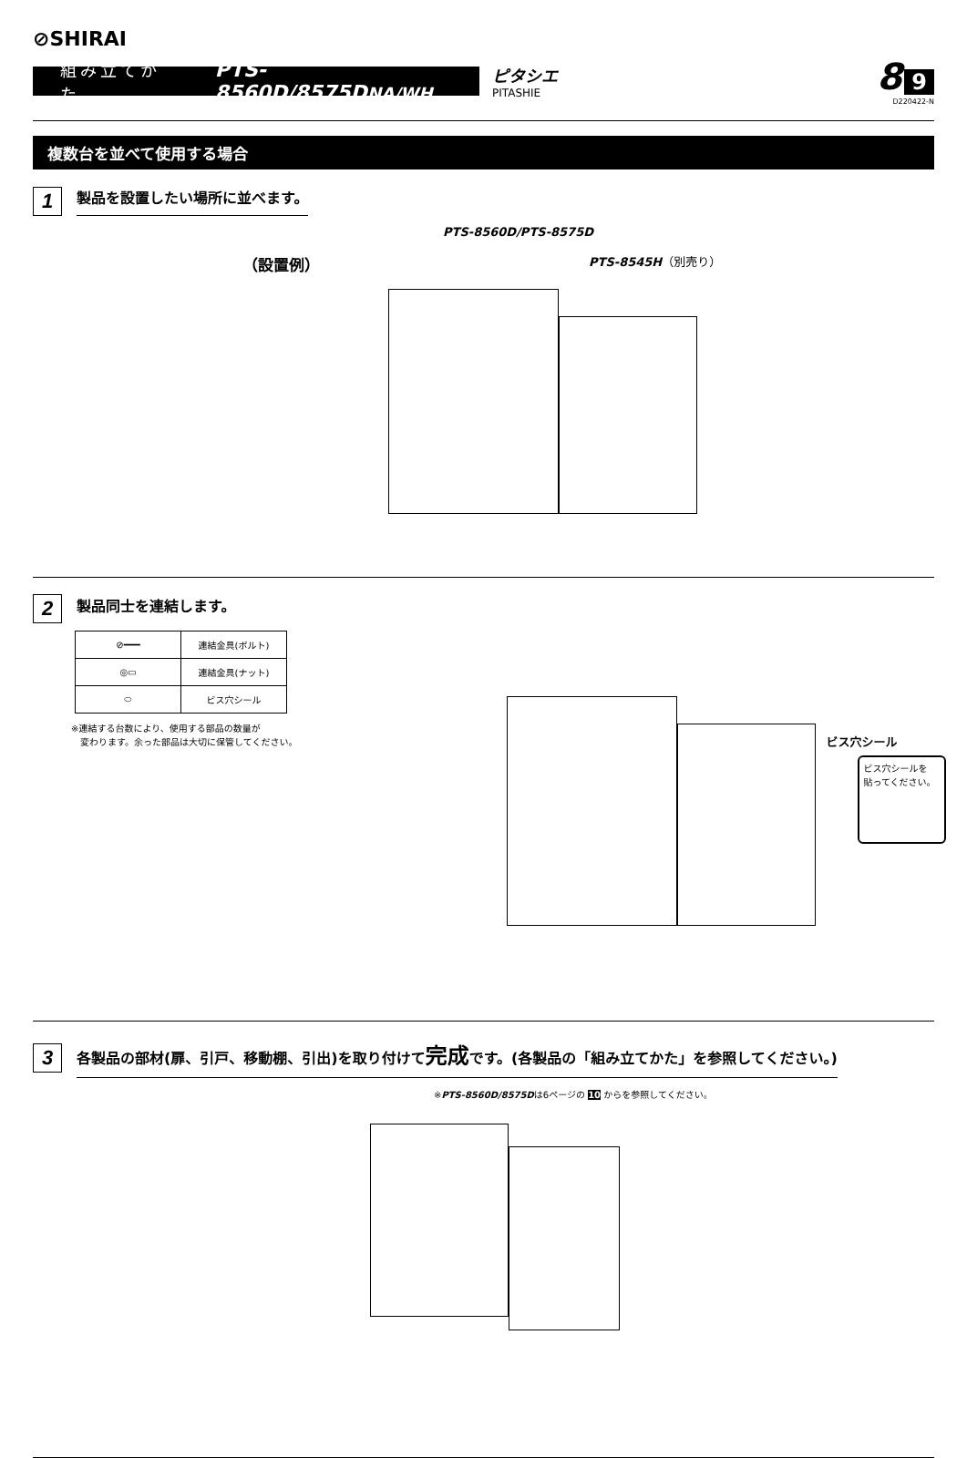⊘SHIRAI
組み立てかた PTS-8560D/8575DNA/WH
ピタシエ
PITASHIE
8 9
D220422-N
複数台を並べて使用する場合
1
製品を設置したい場所に並べます。
（設置例）
PTS-8560D/PTS-8575D
PTS-8545H（別売り）
2
製品同士を連結します。
| ⊘━━━ | 連結金具(ボルト) |
| ◎▭ | 連結金具(ナット) |
| ⬭ | ビス穴シール |
※連結する台数により、使用する部品の数量が
　変わります。余った部品は大切に保管してください。
ビス穴シール
ビス穴シールを
貼ってください。
3
各製品の部材(扉、引戸、移動棚、引出)を取り付けて完成です。(各製品の「組み立てかた」を参照してください。)
※PTS-8560D/8575Dは6ページの 10 からを参照してください。